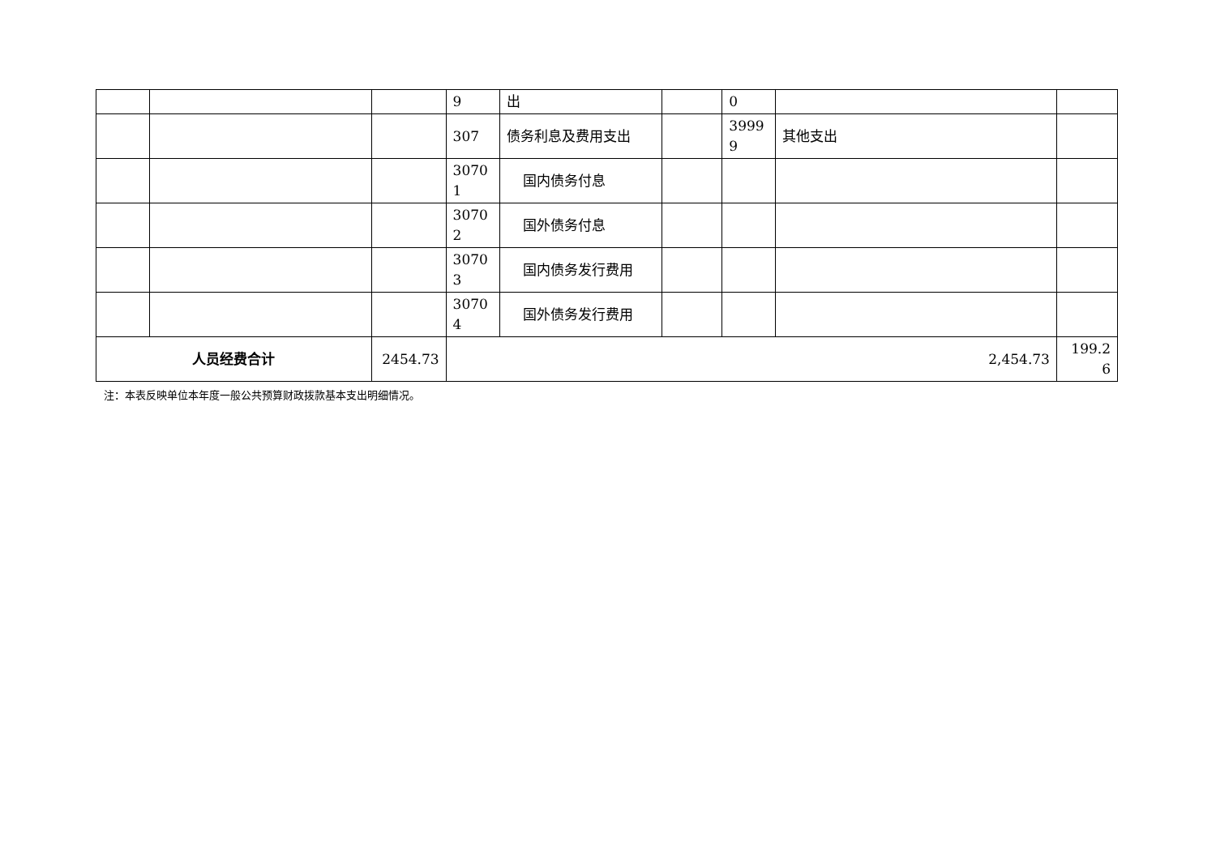| | | | 9 | 出 | | 0 | | |
| | | | 307 | 债务利息及费用支出 | | 3999 9 | 其他支出 | |
| | | | 3070 1 | 国内债务付息 | | | | |
| | | | 3070 2 | 国外债务付息 | | | | |
| | | | 3070 3 | 国内债务发行费用 | | | | |
| | | | 3070 4 | 国外债务发行费用 | | | | |
| 人员经费合计 | | 2454.73 | 2,454.73 | | | | | 199.2 6 |
注：本表反映单位本年度一般公共预算财政拨款基本支出明细情况。